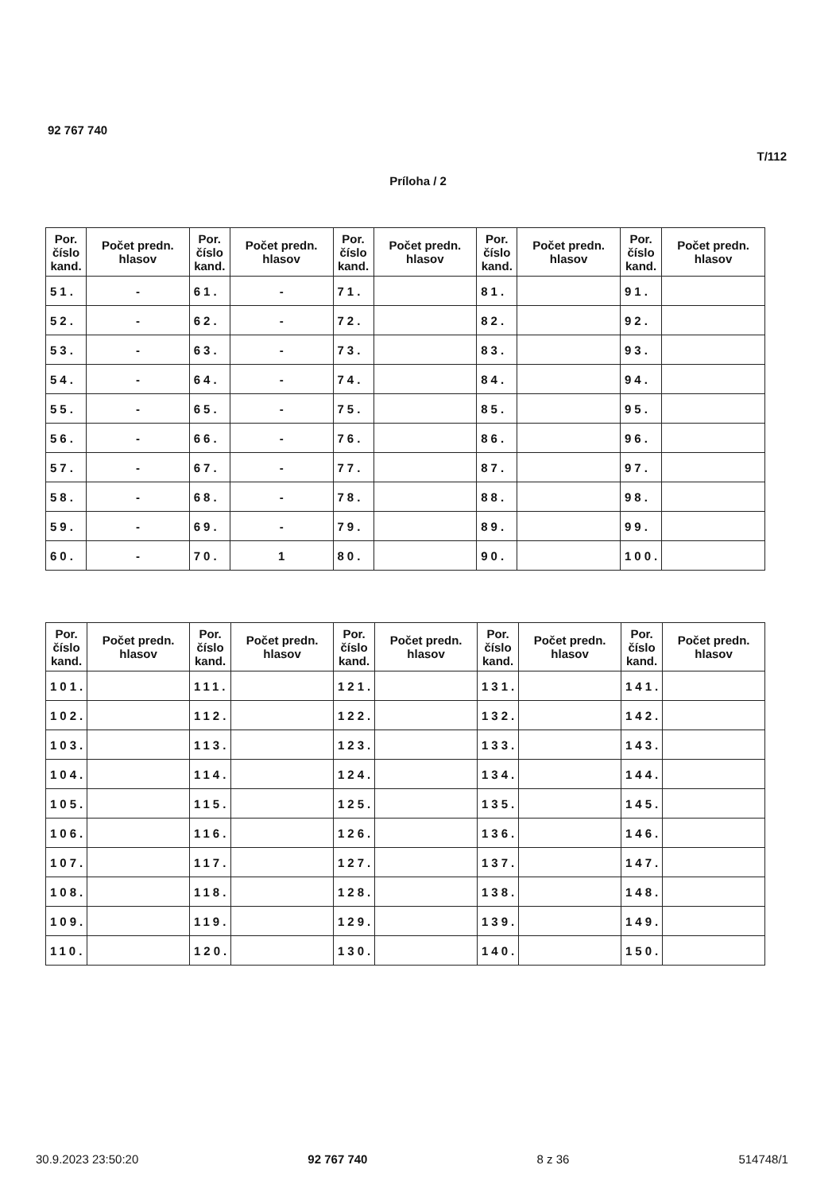92 767 740
T/112
Príloha / 2
| Por. číslo kand. | Počet predn. hlasov | Por. číslo kand. | Počet predn. hlasov | Por. číslo kand. | Počet predn. hlasov | Por. číslo kand. | Počet predn. hlasov | Por. číslo kand. | Počet predn. hlasov |
| --- | --- | --- | --- | --- | --- | --- | --- | --- | --- |
| 51. | - | 61. | - | 71. | | 81. | | 91. | |
| 52. | - | 62. | - | 72. | | 82. | | 92. | |
| 53. | - | 63. | - | 73. | | 83. | | 93. | |
| 54. | - | 64. | - | 74. | | 84. | | 94. | |
| 55. | - | 65. | - | 75. | | 85. | | 95. | |
| 56. | - | 66. | - | 76. | | 86. | | 96. | |
| 57. | - | 67. | - | 77. | | 87. | | 97. | |
| 58. | - | 68. | - | 78. | | 88. | | 98. | |
| 59. | - | 69. | - | 79. | | 89. | | 99. | |
| 60. | - | 70. | 1 | 80. | | 90. | | 100. | |
| Por. číslo kand. | Počet predn. hlasov | Por. číslo kand. | Počet predn. hlasov | Por. číslo kand. | Počet predn. hlasov | Por. číslo kand. | Počet predn. hlasov | Por. číslo kand. | Počet predn. hlasov |
| --- | --- | --- | --- | --- | --- | --- | --- | --- | --- |
| 101. | | 111. | | 121. | | 131. | | 141. | |
| 102. | | 112. | | 122. | | 132. | | 142. | |
| 103. | | 113. | | 123. | | 133. | | 143. | |
| 104. | | 114. | | 124. | | 134. | | 144. | |
| 105. | | 115. | | 125. | | 135. | | 145. | |
| 106. | | 116. | | 126. | | 136. | | 146. | |
| 107. | | 117. | | 127. | | 137. | | 147. | |
| 108. | | 118. | | 128. | | 138. | | 148. | |
| 109. | | 119. | | 129. | | 139. | | 149. | |
| 110. | | 120. | | 130. | | 140. | | 150. | |
30.9.2023 23:50:20 92 767 740 8 z 36 514748/1